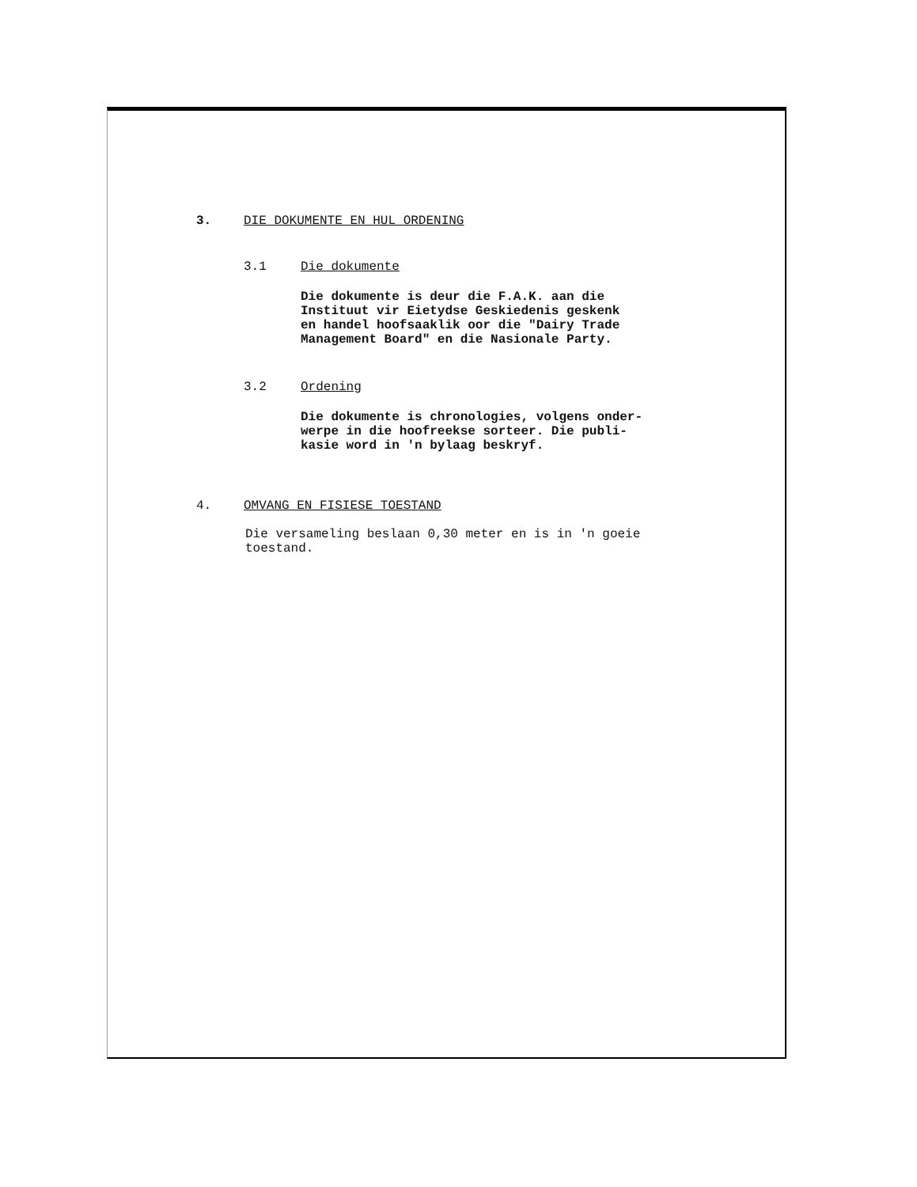3. DIE DOKUMENTE EN HUL ORDENING
3.1 Die dokumente
Die dokumente is deur die F.A.K. aan die
Instituut vir Eietydse Geskiedenis geskenk
en handel hoofsaaklik oor die "Dairy Trade
Management Board" en die Nasionale Party.
3.2 Ordening
Die dokumente is chronologies, volgens onder-
werpe in die hoofreekse sorteer. Die publi-
kasie word in 'n bylaag beskryf.
4. OMVANG EN FISIESE TOESTAND
Die versameling beslaan 0,30 meter en is in 'n goeie
toestand.